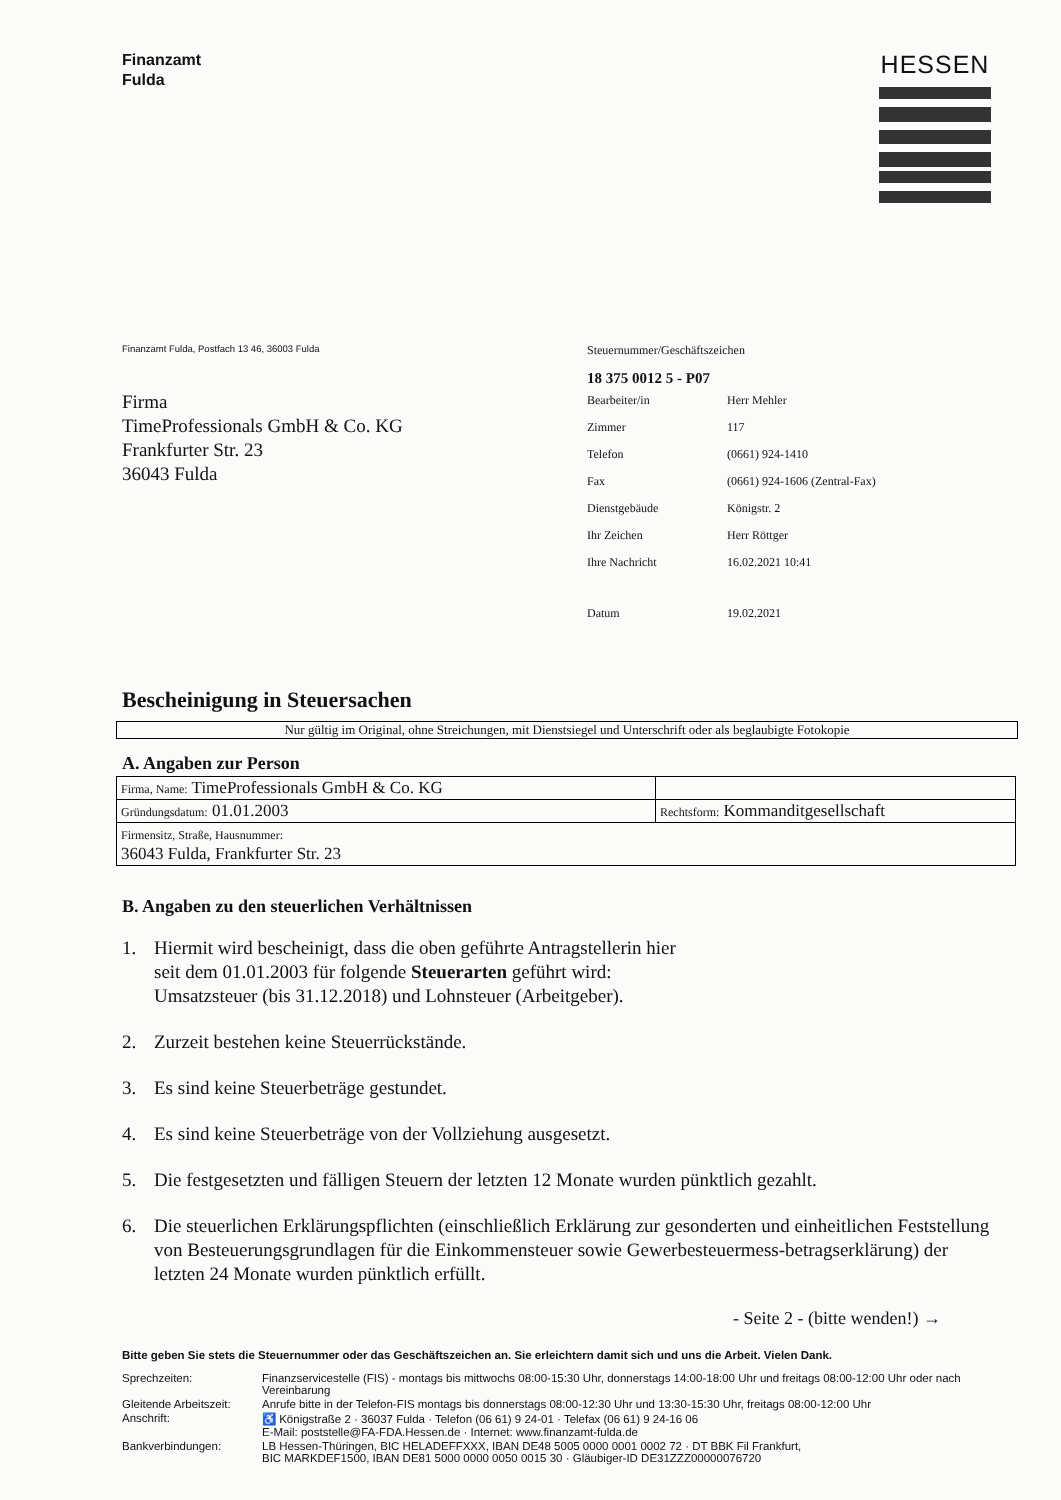Finanzamt
Fulda
HESSEN
Finanzamt Fulda, Postfach 13 46, 36003 Fulda
Firma
TimeProfessionals GmbH & Co. KG
Frankfurter Str. 23
36043 Fulda
Steuernummer/Geschäftszeichen
18 375 0012 5 - P07
| Bearbeiter/in | Herr Mehler |
| Zimmer | 117 |
| Telefon | (0661) 924-1410 |
| Fax | (0661) 924-1606 (Zentral-Fax) |
| Dienstgebäude | Königstr. 2 |
| Ihr Zeichen | Herr Röttger |
| Ihre Nachricht | 16.02.2021 10:41 |
| Datum | 19.02.2021 |
Bescheinigung in Steuersachen
Nur gültig im Original, ohne Streichungen, mit Dienstsiegel und Unterschrift oder als beglaubigte Fotokopie
A. Angaben zur Person
| Firma, Name: TimeProfessionals GmbH & Co. KG | |
| Gründungsdatum: 01.01.2003 | Rechtsform: Kommanditgesellschaft |
| Firmensitz, Straße, Hausnummer: 36043 Fulda, Frankfurter Str. 23 | |
B. Angaben zu den steuerlichen Verhältnissen
1. Hiermit wird bescheinigt, dass die oben geführte Antragstellerin hier
seit dem 01.01.2003 für folgende Steuerarten geführt wird:
Umsatzsteuer (bis 31.12.2018) und Lohnsteuer (Arbeitgeber).
2. Zurzeit bestehen keine Steuerrückstände.
3. Es sind keine Steuerbeträge gestundet.
4. Es sind keine Steuerbeträge von der Vollziehung ausgesetzt.
5. Die festgesetzten und fälligen Steuern der letzten 12 Monate wurden pünktlich gezahlt.
6. Die steuerlichen Erklärungspflichten (einschließlich Erklärung zur gesonderten und einheitlichen Feststellung von Besteuerungsgrundlagen für die Einkommensteuer sowie Gewerbesteuermess-betragserklärung) der letzten 24 Monate wurden pünktlich erfüllt.
- Seite 2 - (bitte wenden!) →
Bitte geben Sie stets die Steuernummer oder das Geschäftszeichen an. Sie erleichtern damit sich und uns die Arbeit. Vielen Dank.
| Sprechzeiten: | Finanzservicestelle (FIS) - montags bis mittwochs 08:00-15:30 Uhr, donnerstags 14:00-18:00 Uhr und freitags 08:00-12:00 Uhr oder nach Vereinbarung |
| Gleitende Arbeitszeit: | Anrufe bitte in der Telefon-FIS montags bis donnerstags 08:00-12:30 Uhr und 13:30-15:30 Uhr, freitags 08:00-12:00 Uhr |
| Anschrift: | ♿ Königstraße 2 · 36037 Fulda · Telefon (06 61) 9 24-01 · Telefax (06 61) 9 24-16 06 E-Mail: poststelle@FA-FDA.Hessen.de · Internet: www.finanzamt-fulda.de |
| Bankverbindungen: | LB Hessen-Thüringen, BIC HELADEFFXXX, IBAN DE48 5005 0000 0001 0002 72 · DT BBK Fil Frankfurt, BIC MARKDEF1500, IBAN DE81 5000 0000 0050 0015 30 · Gläubiger-ID DE31ZZZ00000076720 |